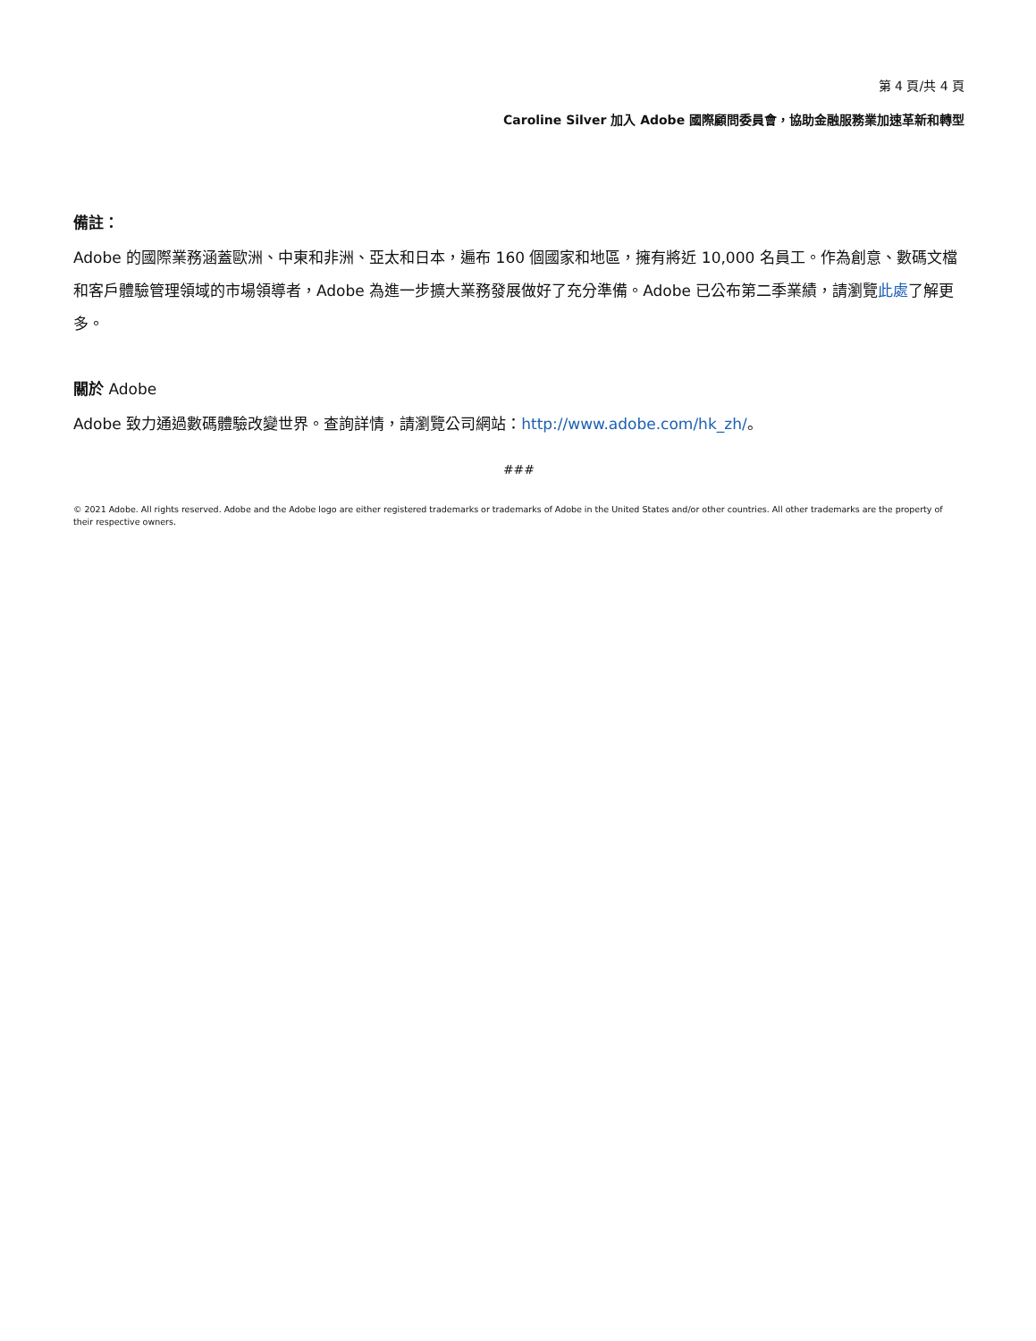第 4 頁/共 4 頁
Caroline Silver 加入 Adobe 國際顧問委員會，協助金融服務業加速革新和轉型
備註：
Adobe 的國際業務涵蓋歐洲、中東和非洲、亞太和日本，遍布 160 個國家和地區，擁有將近 10,000 名員工。作為創意、數碼文檔和客戶體驗管理領域的市場領導者，Adobe 為進一步擴大業務發展做好了充分準備。Adobe 已公布第二季業績，請瀏覽此處了解更多。
關於 Adobe
Adobe 致力通過數碼體驗改變世界。查詢詳情，請瀏覽公司網站：http://www.adobe.com/hk_zh/。
###
© 2021 Adobe. All rights reserved. Adobe and the Adobe logo are either registered trademarks or trademarks of Adobe in the United States and/or other countries. All other trademarks are the property of their respective owners.